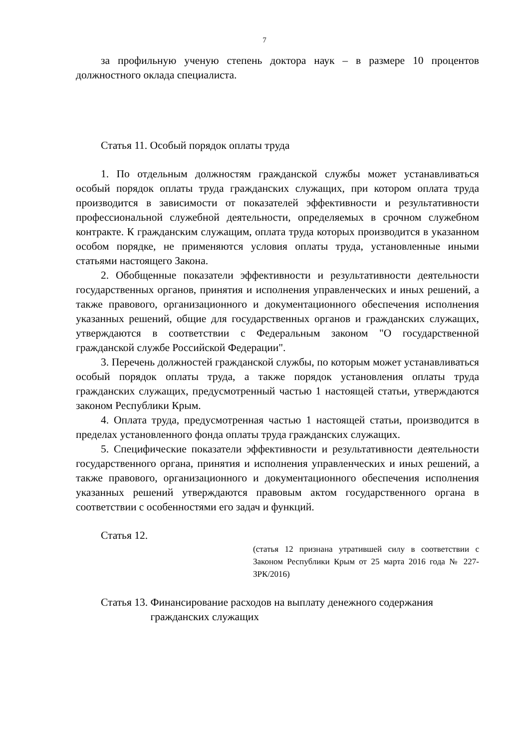7
за профильную ученую степень доктора наук – в размере 10 процентов должностного оклада специалиста.
Статья 11. Особый порядок оплаты труда
1. По отдельным должностям гражданской службы может устанавливаться особый порядок оплаты труда гражданских служащих, при котором оплата труда производится в зависимости от показателей эффективности и результативности профессиональной служебной деятельности, определяемых в срочном служебном контракте. К гражданским служащим, оплата труда которых производится в указанном особом порядке, не применяются условия оплаты труда, установленные иными статьями настоящего Закона.
2. Обобщенные показатели эффективности и результативности деятельности государственных органов, принятия и исполнения управленческих и иных решений, а также правового, организационного и документационного обеспечения исполнения указанных решений, общие для государственных органов и гражданских служащих, утверждаются в соответствии с Федеральным законом "О государственной гражданской службе Российской Федерации".
3. Перечень должностей гражданской службы, по которым может устанавливаться особый порядок оплаты труда, а также порядок установления оплаты труда гражданских служащих, предусмотренный частью 1 настоящей статьи, утверждаются законом Республики Крым.
4. Оплата труда, предусмотренная частью 1 настоящей статьи, производится в пределах установленного фонда оплаты труда гражданских служащих.
5. Специфические показатели эффективности и результативности деятельности государственного органа, принятия и исполнения управленческих и иных решений, а также правового, организационного и документационного обеспечения исполнения указанных решений утверждаются правовым актом государственного органа в соответствии с особенностями его задач и функций.
Статья 12.
(статья 12 признана утратившей силу в соответствии с Законом Республики Крым от 25 марта 2016 года № 227-ЗРК/2016)
Статья 13. Финансирование расходов на выплату денежного содержания гражданских служащих